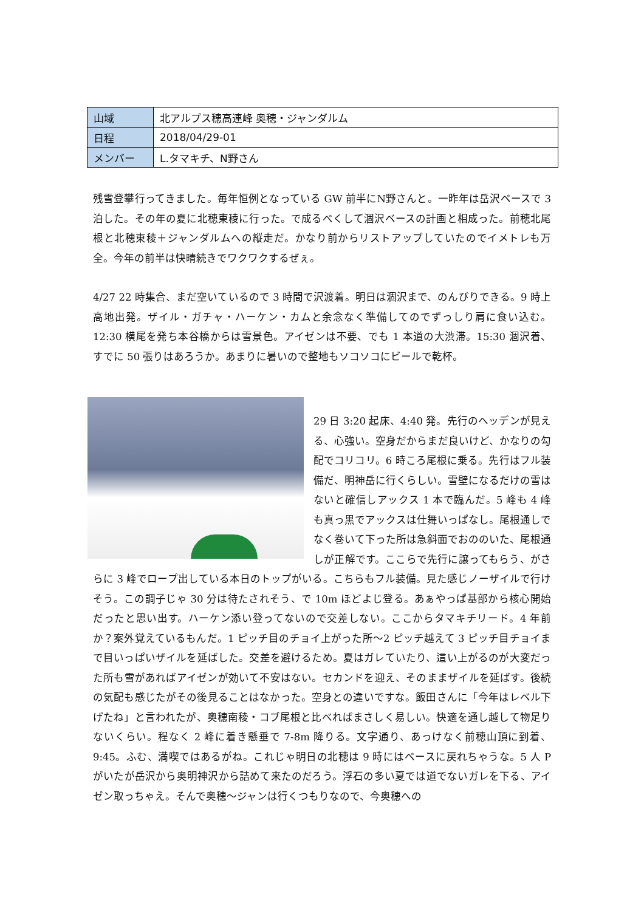| 山域 | 北アルプス穂高連峰 奥穂・ジャンダルム |
| 日程 | 2018/04/29-01 |
| メンバー | L.タマキチ、N野さん |
残雪登攀行ってきました。毎年恒例となっている GW 前半にN野さんと。一昨年は岳沢ベースで 3 泊した。その年の夏に北穂東稜に行った。で成るべくして涸沢ベースの計画と相成った。前穂北尾根と北穂東稜＋ジャンダルムへの縦走だ。かなり前からリストアップしていたのでイメトレも万全。今年の前半は快晴続きでワクワクするぜぇ。
4/27 22 時集合、まだ空いているので 3 時間で沢渡着。明日は涸沢まで、のんびりできる。9 時上高地出発。ザイル・ガチャ・ハーケン・カムと余念なく準備してのでずっしり肩に食い込む。12:30 横尾を発ち本谷橋からは雪景色。アイゼンは不要、でも 1 本道の大渋滞。15:30 涸沢着、すでに 50 張りはあろうか。あまりに暑いので整地もソコソコにビールで乾杯。
29 日 3:20 起床、4:40 発。先行のヘッデンが見える、心強い。空身だからまだ良いけど、かなりの勾配でコリコリ。6 時ころ尾根に乗る。先行はフル装備だ、明神岳に行くらしい。雪壁になるだけの雪はないと確信しアックス 1 本で臨んだ。5 峰も 4 峰も真っ黒でアックスは仕舞いっぱなし。尾根通しでなく巻いて下った所は急斜面でおののいた、尾根通しが正解です。ここらで先行に譲ってもらう、がさらに 3 峰でロープ出している本日のトップがいる。こちらもフル装備。見た感じノーザイルで行けそう。この調子じゃ 30 分は待たされそう、で 10m ほどよじ登る。あぁやっぱ基部から核心開始だったと思い出す。ハーケン添い登ってないので交差しない。ここからタマキチリード。4 年前か？案外覚えているもんだ。1 ピッチ目のチョイ上がった所～2 ピッチ越えて 3 ピッチ目チョイまで目いっぱいザイルを延ばした。交差を避けるため。夏はガレていたり、這い上がるのが大変だった所も雪があればアイゼンが効いて不安はない。セカンドを迎え、そのままザイルを延ばす。後続の気配も感じたがその後見ることはなかった。空身との違いですな。飯田さんに「今年はレベル下げたね」と言われたが、奥穂南稜・コブ尾根と比べればまさしく易しい。快適を通し越して物足りないくらい。程なく 2 峰に着き懸垂で 7‐8m 降りる。文字通り、あっけなく前穂山頂に到着、9:45。ふむ、満喫ではあるがね。これじゃ明日の北穂は 9 時にはベースに戻れちゃうな。5 人 P がいたが岳沢から奥明神沢から詰めて来たのだろう。浮石の多い夏では道でないガレを下る、アイゼン取っちゃえ。そんで奥穂～ジャンは行くつもりなので、今奥穂への